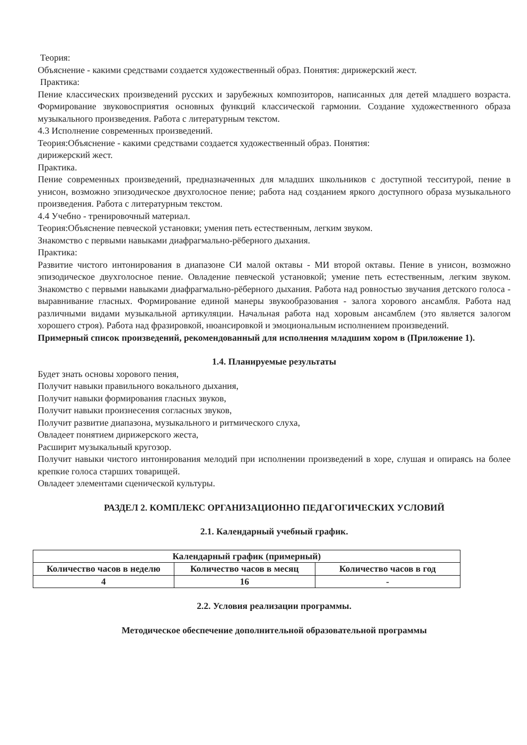Теория:
Объяснение - какими средствами создается художественный образ. Понятия: дирижерский жест.
Практика:
Пение классических произведений русских и зарубежных композиторов, написанных для детей младшего возраста. Формирование звуковосприятия основных функций классической гармонии. Создание художественного образа музыкального произведения. Работа с литературным текстом.
4.3 Исполнение современных произведений.
Теория:Объяснение - какими средствами создается художественный образ. Понятия:
дирижерский жест.
Практика.
Пение современных произведений, предназначенных для младших школьников с доступной тесситурой, пение в унисон, возможно эпизодическое двухголосное пение; работа над созданием яркого доступного образа музыкального произведения. Работа с литературным текстом.
4.4 Учебно - тренировочный материал.
Теория:Объяснение певческой установки; умения петь естественным, легким звуком.
Знакомство с первыми навыками диафрагмально-рёберного дыхания.
Практика:
Развитие чистого интонирования в диапазоне СИ малой октавы - МИ второй октавы. Пение в унисон, возможно эпизодическое двухголосное пение. Овладение певческой установкой; умение петь естественным, легким звуком. Знакомство с первыми навыками диафрагмально-рёберного дыхания. Работа над ровностью звучания детского голоса - выравнивание гласных. Формирование единой манеры звукообразования - залога хорового ансамбля. Работа над различными видами музыкальной артикуляции. Начальная работа над хоровым ансамблем (это является залогом хорошего строя). Работа над фразировкой, нюансировкой и эмоциональным исполнением произведений.
Примерный список произведений, рекомендованный для исполнения младшим хором в (Приложение 1).
1.4. Планируемые результаты
Будет знать основы хорового пения,
Получит навыки правильного вокального дыхания,
Получит навыки формирования гласных звуков,
Получит навыки произнесения согласных звуков,
Получит развитие диапазона, музыкального и ритмического слуха,
Овладеет понятием дирижерского жеста,
Расширит музыкальный кругозор.
Получит навыки чистого интонирования мелодий при исполнении произведений в хоре, слушая и опираясь на более крепкие голоса старших товарищей.
Овладеет элементами сценической культуры.
РАЗДЕЛ 2. КОМПЛЕКС ОРГАНИЗАЦИОННО ПЕДАГОГИЧЕСКИХ УСЛОВИЙ
2.1. Календарный учебный график.
| Календарный график (примерный) | | |
| --- | --- | --- |
| Количество часов в неделю | Количество часов в месяц | Количество часов в год |
| 4 | 16 | - |
2.2. Условия реализации программы.
Методическое обеспечение дополнительной образовательной программы